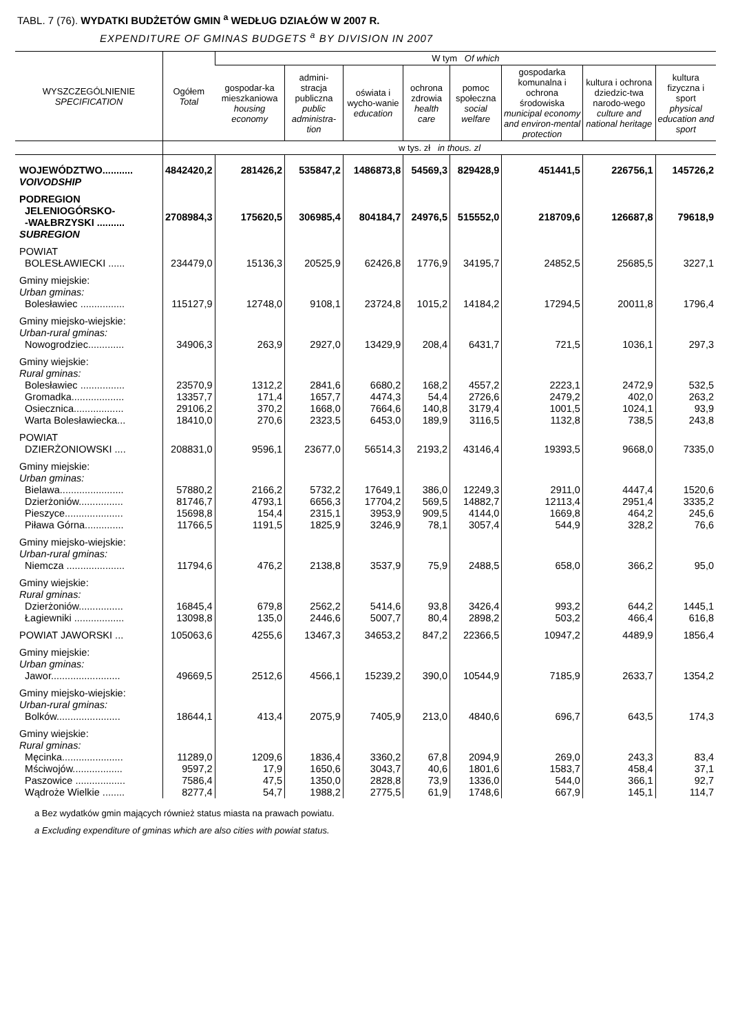TABL. 7 (76). WYDATKI BUDŻETÓW GMIN <sup>a</sup> WEDŁUG DZIAŁÓW W 2007 R.
EXPENDITURE OF GMINAS BUDGETS <sup>a</sup> BY DIVISION IN 2007
| WYSZCZEGÓLNIENIE SPECIFICATION | Ogółem Total | W tym Of which | | | | | | | |
| --- | --- | --- | --- | --- | --- | --- | --- | --- | --- |
| | | gospodar-ka mieszkaniowa housing economy | admini-stracja publiczna public administra-tion | oświata i wycho-wanie education | ochrona zdrowia health care | pomoc społeczna social welfare | gospodarka komunalna i ochrona środowiska municipal economy and environ-mental protection | kultura i ochrona dziedzic-twa narodo-wego culture and national heritage | kultura fizyczna i sport physical education and sport |
| | w tys. zł in thous. zl | | | | | | | | |
| WOJEWÓDZTWO........... VOIVODSHIP | 4842420,2 | 281426,2 | 535847,2 | 1486873,8 | 54569,3 | 829428,9 | 451441,5 | 226756,1 | 145726,2 |
| PODREGION JELENIOGÓRSKO- -WAŁBRZYSKI .......... SUBREGION | 2708984,3 | 175620,5 | 306985,4 | 804184,7 | 24976,5 | 515552,0 | 218709,6 | 126687,8 | 79618,9 |
| POWIAT BOLESŁAWIECKI ...... | 234479,0 | 15136,3 | 20525,9 | 62426,8 | 1776,9 | 34195,7 | 24852,5 | 25685,5 | 3227,1 |
| Gminy miejskie: Urban gminas: Bolesławiec ................ | 115127,9 | 12748,0 | 9108,1 | 23724,8 | 1015,2 | 14184,2 | 17294,5 | 20011,8 | 1796,4 |
| Gminy miejsko-wiejskie: Urban-rural gminas: Nowogrodziec............. | 34906,3 | 263,9 | 2927,0 | 13429,9 | 208,4 | 6431,7 | 721,5 | 1036,1 | 297,3 |
| Gminy wiejskie: Rural gminas: Bolesławiec ................ | 23570,9 | 1312,2 | 2841,6 | 6680,2 | 168,2 | 4557,2 | 2223,1 | 2472,9 | 532,5 |
| Gromadka................... | 13357,7 | 171,4 | 1657,7 | 4474,3 | 54,4 | 2726,6 | 2479,2 | 402,0 | 263,2 |
| Osiecznica.................. | 29106,2 | 370,2 | 1668,0 | 7664,6 | 140,8 | 3179,4 | 1001,5 | 1024,1 | 93,9 |
| Warta Bolesławiecka... | 18410,0 | 270,6 | 2323,5 | 6453,0 | 189,9 | 3116,5 | 1132,8 | 738,5 | 243,8 |
| POWIAT DZIERŻONIOWSKI .... | 208831,0 | 9596,1 | 23677,0 | 56514,3 | 2193,2 | 43146,4 | 19393,5 | 9668,0 | 7335,0 |
| Gminy miejskie: Urban gminas: Bielawa....................... | 57880,2 | 2166,2 | 5732,2 | 17649,1 | 386,0 | 12249,3 | 2911,0 | 4447,4 | 1520,6 |
| Dzierżoniów................ | 81746,7 | 4793,1 | 6656,3 | 17704,2 | 569,5 | 14882,7 | 12113,4 | 2951,4 | 3335,2 |
| Pieszyce..................... | 15698,8 | 154,4 | 2315,1 | 3953,9 | 909,5 | 4144,0 | 1669,8 | 464,2 | 245,6 |
| Piława Górna.............. | 11766,5 | 1191,5 | 1825,9 | 3246,9 | 78,1 | 3057,4 | 544,9 | 328,2 | 76,6 |
| Gminy miejsko-wiejskie: Urban-rural gminas: Niemcza ..................... | 11794,6 | 476,2 | 2138,8 | 3537,9 | 75,9 | 2488,5 | 658,0 | 366,2 | 95,0 |
| Gminy wiejskie: Rural gminas: Dzierżoniów................ | 16845,4 | 679,8 | 2562,2 | 5414,6 | 93,8 | 3426,4 | 993,2 | 644,2 | 1445,1 |
| Łagiewniki .................. | 13098,8 | 135,0 | 2446,6 | 5007,7 | 80,4 | 2898,2 | 503,2 | 466,4 | 616,8 |
| POWIAT JAWORSKI ... | 105063,6 | 4255,6 | 13467,3 | 34653,2 | 847,2 | 22366,5 | 10947,2 | 4489,9 | 1856,4 |
| Gminy miejskie: Urban gminas: Jawor......................... | 49669,5 | 2512,6 | 4566,1 | 15239,2 | 390,0 | 10544,9 | 7185,9 | 2633,7 | 1354,2 |
| Gminy miejsko-wiejskie: Urban-rural gminas: Bolków....................... | 18644,1 | 413,4 | 2075,9 | 7405,9 | 213,0 | 4840,6 | 696,7 | 643,5 | 174,3 |
| Gminy wiejskie: Rural gminas: Męcinka...................... | 11289,0 | 1209,6 | 1836,4 | 3360,2 | 67,8 | 2094,9 | 269,0 | 243,3 | 83,4 |
| Mściwojów.................. | 9597,2 | 17,9 | 1650,6 | 3043,7 | 40,6 | 1801,6 | 1583,7 | 458,4 | 37,1 |
| Paszowice .................. | 7586,4 | 47,5 | 1350,0 | 2828,8 | 73,9 | 1336,0 | 544,0 | 366,1 | 92,7 |
| Wądroże Wielkie ........ | 8277,4 | 54,7 | 1988,2 | 2775,5 | 61,9 | 1748,6 | 667,9 | 145,1 | 114,7 |
a Bez wydatków gmin mających również status miasta na prawach powiatu.
a Excluding expenditure of gminas which are also cities with powiat status.